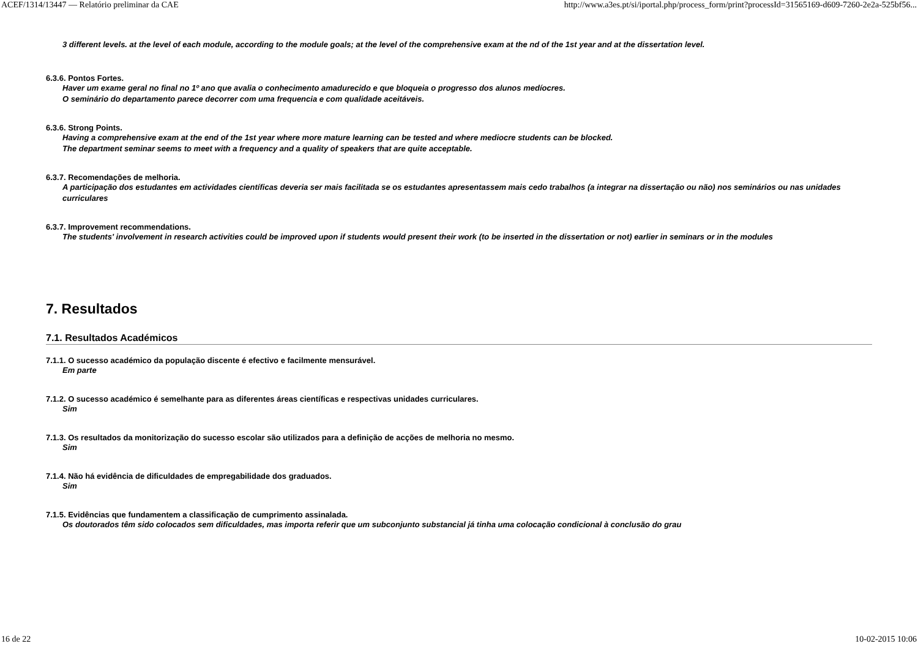ACEF/1314/13447 — Relatório preliminar da CAE http://www.a3es.pt/si/iportal.php/process_form/print?processId=31565169-d609-7260-2e2a-525bf56...
3 different levels. at the level of each module, according to the module goals; at the level of the comprehensive exam at the nd of the 1st year and at the dissertation level.
6.3.6. Pontos Fortes.
Haver um exame geral no final no 1º ano que avalia o conhecimento amadurecido e que bloqueia o progresso dos alunos medíocres.
O seminário do departamento parece decorrer com uma frequencia e com qualidade aceitáveis.
6.3.6. Strong Points.
Having a comprehensive exam at the end of the 1st year where more mature learning can be tested and where mediocre students can be blocked.
The department seminar seems to meet with a frequency and a quality of speakers that are quite acceptable.
6.3.7. Recomendações de melhoria.
A participação dos estudantes em actividades científicas deveria ser mais facilitada se os estudantes apresentassem mais cedo trabalhos (a integrar na dissertação ou não) nos seminários ou nas unidades curriculares
6.3.7. Improvement recommendations.
The students' involvement in research activities could be improved upon if students would present their work (to be inserted in the dissertation or not) earlier in seminars or in the modules
7. Resultados
7.1. Resultados Académicos
7.1.1. O sucesso académico da população discente é efectivo e facilmente mensurável.
Em parte
7.1.2. O sucesso académico é semelhante para as diferentes áreas científicas e respectivas unidades curriculares.
Sim
7.1.3. Os resultados da monitorização do sucesso escolar são utilizados para a definição de acções de melhoria no mesmo.
Sim
7.1.4. Não há evidência de dificuldades de empregabilidade dos graduados.
Sim
7.1.5. Evidências que fundamentem a classificação de cumprimento assinalada.
Os doutorados têm sido colocados sem dificuldades, mas importa referir que um subconjunto substancial já tinha uma colocação condicional à conclusão do grau
16 de 22 10-02-2015 10:06